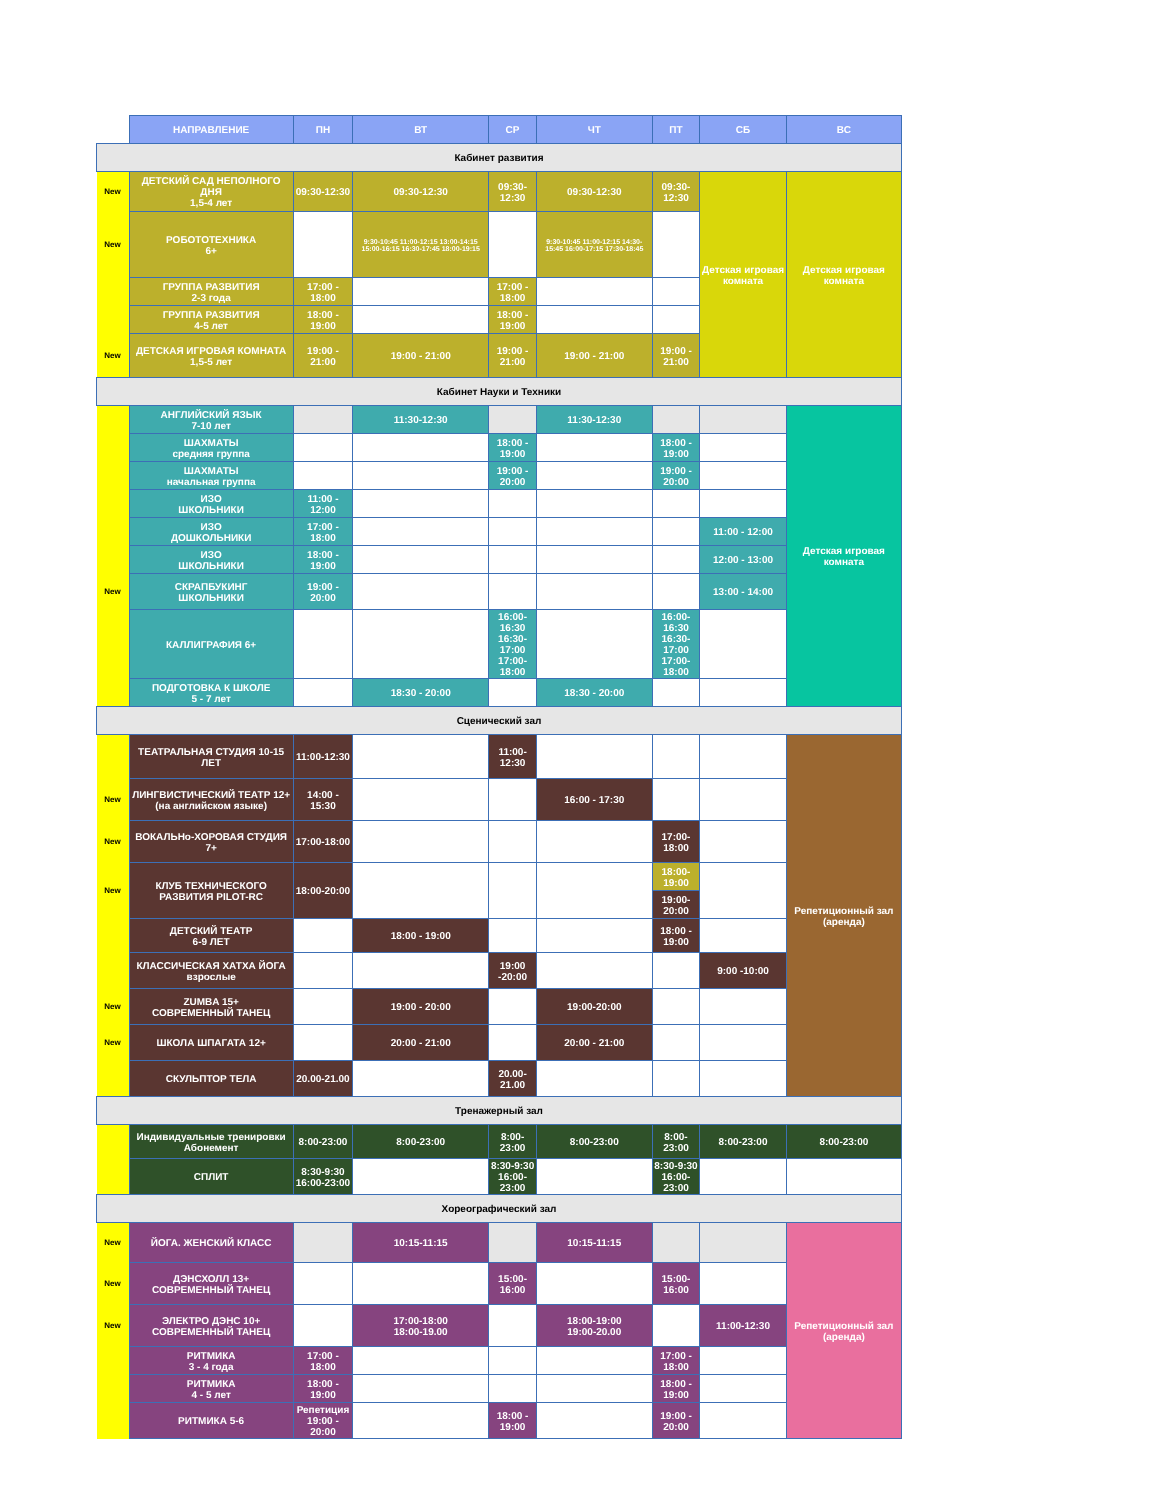| | НАПРАВЛЕНИЕ | ПН | ВТ | СР | ЧТ | ПТ | СБ | ВС |
| Кабинет развития | | | | | | | | |
| New | ДЕТСКИЙ САД НЕПОЛНОГО ДНЯ 1,5-4 лет | 09:30-12:30 | 09:30-12:30 | 09:30-12:30 | 09:30-12:30 | 09:30-12:30 | Детская игровая комната | Детская игровая комната |
| New | РОБОТОТЕХНИКА 6+ | | 9:30-10:45 11:00-12:15 13:00-14:15 15:00-16:15 16:30-17:45 18:00-19:15 | | 9:30-10:45 11:00-12:15 14:30-15:45 16:00-17:15 17:30-18:45 | | | |
| | ГРУППА РАЗВИТИЯ 2-3 года | 17:00 - 18:00 | | 17:00 - 18:00 | | | | |
| | ГРУППА РАЗВИТИЯ 4-5 лет | 18:00 - 19:00 | | 18:00 - 19:00 | | | | |
| New | ДЕТСКАЯ ИГРОВАЯ КОМНАТА 1,5-5 лет | 19:00 - 21:00 | 19:00 - 21:00 | 19:00 - 21:00 | 19:00 - 21:00 | 19:00 - 21:00 | | |
| Кабинет Науки и Техники | | | | | | | | |
| | АНГЛИЙСКИЙ ЯЗЫК 7-10 лет | | 11:30-12:30 | | 11:30-12:30 | | | Детская игровая комната |
| | ШАХМАТЫ средняя группа | | | 18:00 - 19:00 | | 18:00 - 19:00 | | |
| | ШАХМАТЫ начальная группа | | | 19:00 - 20:00 | | 19:00 - 20:00 | | |
| | ИЗО ШКОЛЬНИКИ | 11:00 - 12:00 | | | | | | |
| | ИЗО ДОШКОЛЬНИКИ | 17:00 - 18:00 | | | | | 11:00 - 12:00 | |
| | ИЗО ШКОЛЬНИКИ | 18:00 - 19:00 | | | | | 12:00 - 13:00 | |
| New | СКРАПБУКИНГ ШКОЛЬНИКИ | 19:00 - 20:00 | | | | | 13:00 - 14:00 | |
| | КАЛЛИГРАФИЯ 6+ | | | 16:00-16:30 16:30-17:00 17:00-18:00 | | 16:00-16:30 16:30-17:00 17:00-18:00 | | |
| | ПОДГОТОВКА К ШКОЛЕ 5 - 7 лет | | 18:30 - 20:00 | | 18:30 - 20:00 | | | |
| Сценический зал | | | | | | | | |
| | ТЕАТРАЛЬНАЯ СТУДИЯ 10-15 ЛЕТ | 11:00-12:30 | | 11:00-12:30 | | | | Репетиционный зал (аренда) |
| New | ЛИНГВИСТИЧЕСКИЙ ТЕАТР 12+ (на английском языке) | 14:00 - 15:30 | | | 16:00 - 17:30 | | | |
| New | ВОКАЛЬНо-ХОРОВАЯ СТУДИЯ 7+ | 17:00-18:00 | | | | 17:00-18:00 | | |
| New | КЛУБ ТЕХНИЧЕСКОГО РАЗВИТИЯ PILOT-RC | 18:00-20:00 | | | | 18:00-19:00 | | |
| | | | | | | 19:00-20:00 | | |
| | ДЕТСКИЙ ТЕАТР 6-9 ЛЕТ | | 18:00 - 19:00 | | | 18:00 - 19:00 | | |
| | КЛАССИЧЕСКАЯ ХАТХА ЙОГА взрослые | | | 19:00 -20:00 | | | 9:00 -10:00 | |
| New | ZUMBA 15+ СОВРЕМЕННЫЙ ТАНЕЦ | | 19:00 - 20:00 | | 19:00-20:00 | | | |
| New | ШКОЛА ШПАГАТА 12+ | | 20:00 - 21:00 | | 20:00 - 21:00 | | | |
| | СКУЛЬПТОР ТЕЛА | 20.00-21.00 | | 20.00-21.00 | | | | |
| Тренажерный зал | | | | | | | | |
| | Индивидуальные тренировки Абонемент | 8:00-23:00 | 8:00-23:00 | 8:00-23:00 | 8:00-23:00 | 8:00-23:00 | 8:00-23:00 | 8:00-23:00 |
| | СПЛИТ | 8:30-9:30 16:00-23:00 | | 8:30-9:30 16:00-23:00 | | 8:30-9:30 16:00-23:00 | | |
| Хореографический зал | | | | | | | | |
| New | ЙОГА. ЖЕНСКИЙ КЛАСС | | 10:15-11:15 | | 10:15-11:15 | | | Репетиционный зал (аренда) |
| New | ДЭНСХОЛЛ 13+ СОВРЕМЕННЫЙ ТАНЕЦ | | | 15:00-16:00 | | 15:00-16:00 | | |
| New | ЭЛЕКТРО ДЭНС 10+ СОВРЕМЕННЫЙ ТАНЕЦ | | 17:00-18:00 18:00-19.00 | | 18:00-19:00 19:00-20.00 | | 11:00-12:30 | |
| | РИТМИКА 3 - 4 года | 17:00 - 18:00 | | | | 17:00 - 18:00 | | |
| | РИТМИКА 4 - 5 лет | 18:00 - 19:00 | | | | 18:00 - 19:00 | | |
| | РИТМИКА 5-6 | Репетиция 19:00 - 20:00 | | 18:00 - 19:00 | | 19:00 - 20:00 | | |